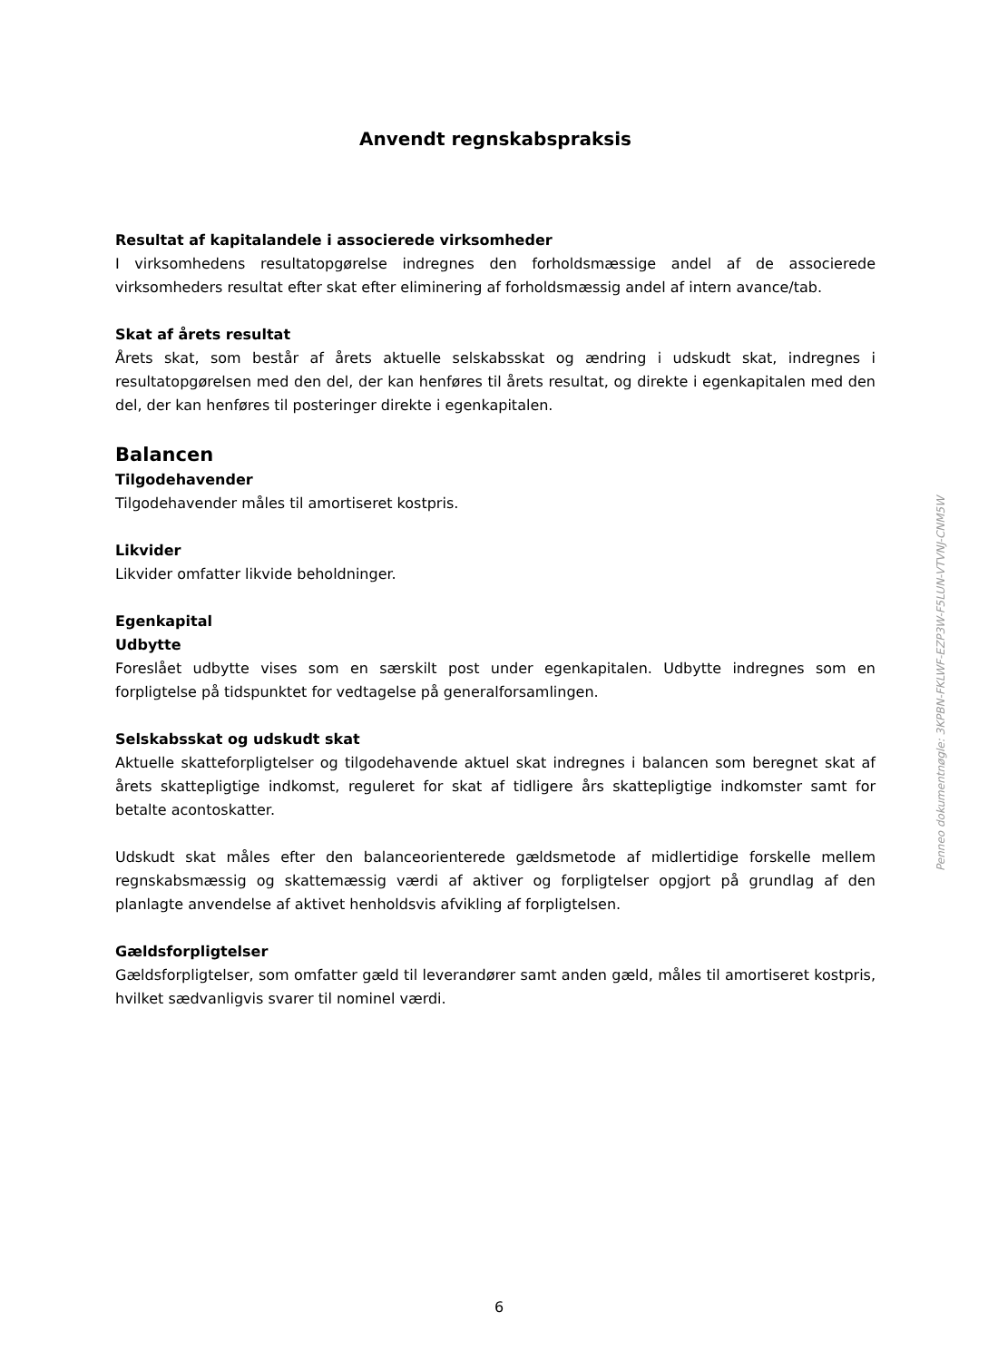Anvendt regnskabspraksis
Resultat af kapitalandele i associerede virksomheder
I virksomhedens resultatopgørelse indregnes den forholdsmæssige andel af de associerede virksomheders resultat efter skat efter eliminering af forholdsmæssig andel af intern avance/tab.
Skat af årets resultat
Årets skat, som består af årets aktuelle selskabsskat og ændring i udskudt skat, indregnes i resultatopgørelsen med den del, der kan henføres til årets resultat, og direkte i egenkapitalen med den del, der kan henføres til posteringer direkte i egenkapitalen.
Balancen
Tilgodehavender
Tilgodehavender måles til amortiseret kostpris.
Likvider
Likvider omfatter likvide beholdninger.
Egenkapital
Udbytte
Foreslået udbytte vises som en særskilt post under egenkapitalen. Udbytte indregnes som en forpligtelse på tidspunktet for vedtagelse på generalforsamlingen.
Selskabsskat og udskudt skat
Aktuelle skatteforpligtelser og tilgodehavende aktuel skat indregnes i balancen som beregnet skat af årets skattepligtige indkomst, reguleret for skat af tidligere års skattepligtige indkomster samt for betalte acontoskatter.
Udskudt skat måles efter den balanceorienterede gældsmetode af midlertidige forskelle mellem regnskabsmæssig og skattemæssig værdi af aktiver og forpligtelser opgjort på grundlag af den planlagte anvendelse af aktivet henholdsvis afvikling af forpligtelsen.
Gældsforpligtelser
Gældsforpligtelser, som omfatter gæld til leverandører samt anden gæld, måles til amortiseret kostpris, hvilket sædvanligvis svarer til nominel værdi.
6
Penneo dokumentnøgle: 3KPBN-FKLWF-EZP3W-F5LUN-VTVNJ-CNM5W